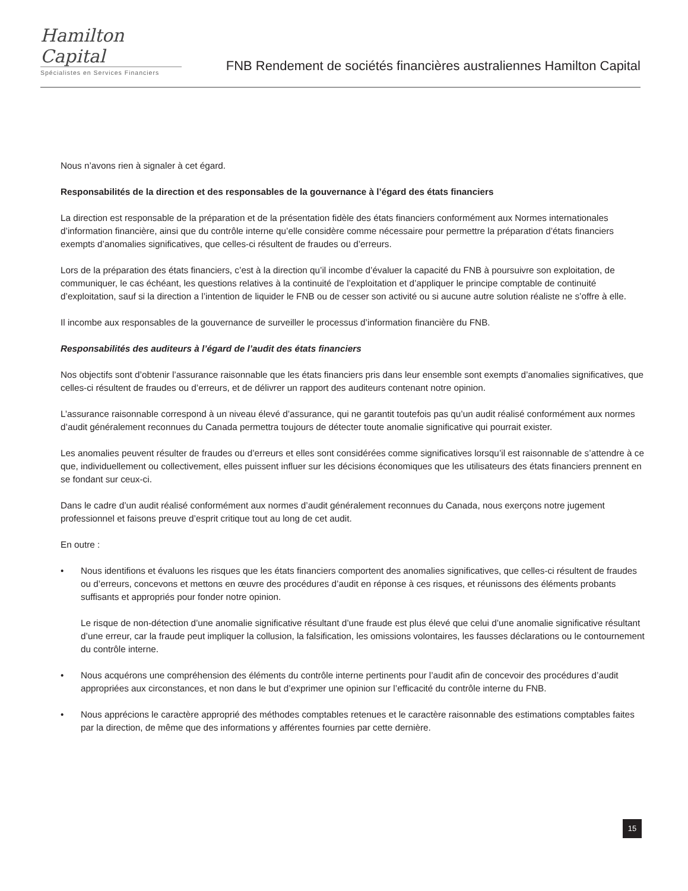Hamilton Capital
Spécialistes en Services Financiers
FNB Rendement de sociétés financières australiennes Hamilton Capital
Nous n’avons rien à signaler à cet égard.
Responsabilités de la direction et des responsables de la gouvernance à l’égard des états financiers
La direction est responsable de la préparation et de la présentation fidèle des états financiers conformément aux Normes internationales d’information financière, ainsi que du contrôle interne qu’elle considère comme nécessaire pour permettre la préparation d’états financiers exempts d’anomalies significatives, que celles-ci résultent de fraudes ou d’erreurs.
Lors de la préparation des états financiers, c’est à la direction qu’il incombe d’évaluer la capacité du FNB à poursuivre son exploitation, de communiquer, le cas échéant, les questions relatives à la continuité de l’exploitation et d’appliquer le principe comptable de continuité d’exploitation, sauf si la direction a l’intention de liquider le FNB ou de cesser son activité ou si aucune autre solution réaliste ne s’offre à elle.
Il incombe aux responsables de la gouvernance de surveiller le processus d’information financière du FNB.
Responsabilités des auditeurs à l’égard de l’audit des états financiers
Nos objectifs sont d’obtenir l’assurance raisonnable que les états financiers pris dans leur ensemble sont exempts d’anomalies significatives, que celles-ci résultent de fraudes ou d’erreurs, et de délivrer un rapport des auditeurs contenant notre opinion.
L’assurance raisonnable correspond à un niveau élevé d’assurance, qui ne garantit toutefois pas qu’un audit réalisé conformément aux normes d’audit généralement reconnues du Canada permettra toujours de détecter toute anomalie significative qui pourrait exister.
Les anomalies peuvent résulter de fraudes ou d’erreurs et elles sont considérées comme significatives lorsqu’il est raisonnable de s’attendre à ce que, individuellement ou collectivement, elles puissent influer sur les décisions économiques que les utilisateurs des états financiers prennent en se fondant sur ceux-ci.
Dans le cadre d’un audit réalisé conformément aux normes d’audit généralement reconnues du Canada, nous exerçons notre jugement professionnel et faisons preuve d’esprit critique tout au long de cet audit.
En outre :
• Nous identifions et évaluons les risques que les états financiers comportent des anomalies significatives, que celles-ci résultent de fraudes ou d’erreurs, concevons et mettons en œuvre des procédures d’audit en réponse à ces risques, et réunissons des éléments probants suffisants et appropriés pour fonder notre opinion.
Le risque de non-détection d’une anomalie significative résultant d’une fraude est plus élevé que celui d’une anomalie significative résultant d’une erreur, car la fraude peut impliquer la collusion, la falsification, les omissions volontaires, les fausses déclarations ou le contournement du contrôle interne.
• Nous acquérons une compréhension des éléments du contrôle interne pertinents pour l’audit afin de concevoir des procédures d’audit appropriées aux circonstances, et non dans le but d’exprimer une opinion sur l’efficacité du contrôle interne du FNB.
• Nous apprécions le caractère approprié des méthodes comptables retenues et le caractère raisonnable des estimations comptables faites par la direction, de même que des informations y afférentes fournies par cette dernière.
15